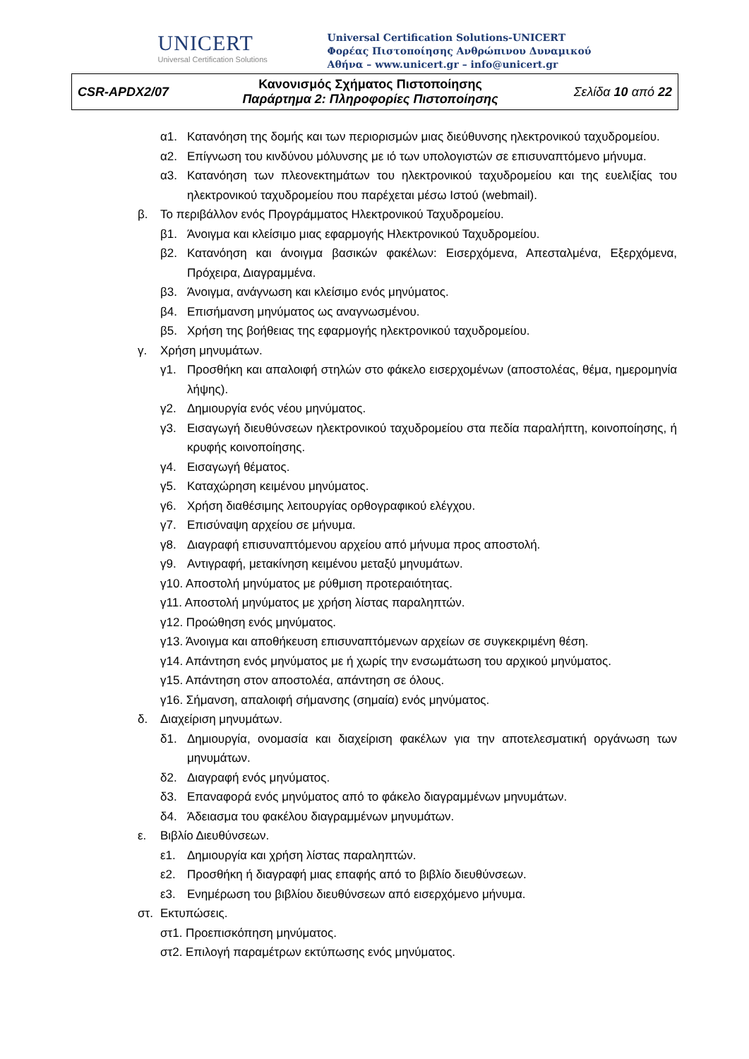UNICERT
Universal Certification Solutions
Universal Certification Solutions-UNICERT
Φορέας Πιστοποίησης Ανθρώπινου Δυναμικού
Αθήνα – www.unicert.gr – info@unicert.gr
| CSR-APDX2/07 | Κανονισμός Σχήματος Πιστοποίησης Παράρτημα 2: Πληροφορίες Πιστοποίησης | Σελίδα 10 από 22 |
α1. Κατανόηση της δομής και των περιορισμών μιας διεύθυνσης ηλεκτρονικού ταχυδρομείου.
α2. Επίγνωση του κινδύνου μόλυνσης με ιό των υπολογιστών σε επισυναπτόμενο μήνυμα.
α3. Κατανόηση των πλεονεκτημάτων του ηλεκτρονικού ταχυδρομείου και της ευελιξίας του ηλεκτρονικού ταχυδρομείου που παρέχεται μέσω Ιστού (webmail).
β. Το περιβάλλον ενός Προγράμματος Ηλεκτρονικού Ταχυδρομείου.
β1. Άνοιγμα και κλείσιμο μιας εφαρμογής Ηλεκτρονικού Ταχυδρομείου.
β2. Κατανόηση και άνοιγμα βασικών φακέλων: Εισερχόμενα, Απεσταλμένα, Εξερχόμενα, Πρόχειρα, Διαγραμμένα.
β3. Άνοιγμα, ανάγνωση και κλείσιμο ενός μηνύματος.
β4. Επισήμανση μηνύματος ως αναγνωσμένου.
β5. Χρήση της βοήθειας της εφαρμογής ηλεκτρονικού ταχυδρομείου.
γ. Χρήση μηνυμάτων.
γ1. Προσθήκη και απαλοιφή στηλών στο φάκελο εισερχομένων (αποστολέας, θέμα, ημερομηνία λήψης).
γ2. Δημιουργία ενός νέου μηνύματος.
γ3. Εισαγωγή διευθύνσεων ηλεκτρονικού ταχυδρομείου στα πεδία παραλήπτη, κοινοποίησης, ή κρυφής κοινοποίησης.
γ4. Εισαγωγή θέματος.
γ5. Καταχώρηση κειμένου μηνύματος.
γ6. Χρήση διαθέσιμης λειτουργίας ορθογραφικού ελέγχου.
γ7. Επισύναψη αρχείου σε μήνυμα.
γ8. Διαγραφή επισυναπτόμενου αρχείου από μήνυμα προς αποστολή.
γ9. Αντιγραφή, μετακίνηση κειμένου μεταξύ μηνυμάτων.
γ10. Αποστολή μηνύματος με ρύθμιση προτεραιότητας.
γ11. Αποστολή μηνύματος με χρήση λίστας παραληπτών.
γ12. Προώθηση ενός μηνύματος.
γ13. Άνοιγμα και αποθήκευση επισυναπτόμενων αρχείων σε συγκεκριμένη θέση.
γ14. Απάντηση ενός μηνύματος με ή χωρίς την ενσωμάτωση του αρχικού μηνύματος.
γ15. Απάντηση στον αποστολέα, απάντηση σε όλους.
γ16. Σήμανση, απαλοιφή σήμανσης (σημαία) ενός μηνύματος.
δ. Διαχείριση μηνυμάτων.
δ1. Δημιουργία, ονομασία και διαχείριση φακέλων για την αποτελεσματική οργάνωση των μηνυμάτων.
δ2. Διαγραφή ενός μηνύματος.
δ3. Επαναφορά ενός μηνύματος από το φάκελο διαγραμμένων μηνυμάτων.
δ4. Άδειασμα του φακέλου διαγραμμένων μηνυμάτων.
ε. Βιβλίο Διευθύνσεων.
ε1. Δημιουργία και χρήση λίστας παραληπτών.
ε2. Προσθήκη ή διαγραφή μιας επαφής από το βιβλίο διευθύνσεων.
ε3. Ενημέρωση του βιβλίου διευθύνσεων από εισερχόμενο μήνυμα.
στ. Εκτυπώσεις.
στ1. Προεπισκόπηση μηνύματος.
στ2. Επιλογή παραμέτρων εκτύπωσης ενός μηνύματος.